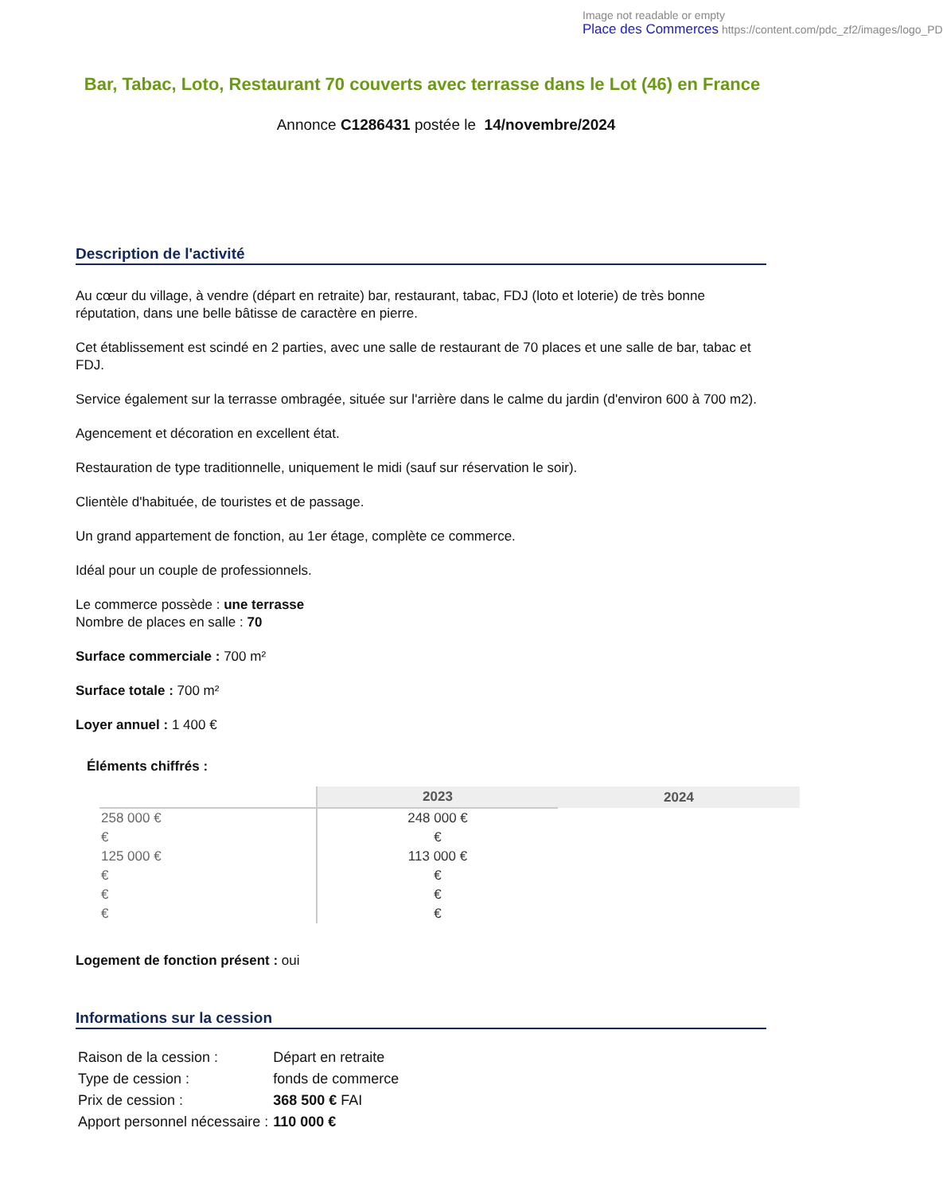Image not readable or empty
Place des Commerces https://content.com/pdc_zf2/images/logo_PD
Bar, Tabac, Loto, Restaurant 70 couverts avec terrasse dans le Lot (46) en France
Annonce C1286431 postée le 14/novembre/2024
Description de l'activité
Au cœur du village, à vendre (départ en retraite) bar, restaurant, tabac, FDJ (loto et loterie) de très bonne réputation, dans une belle bâtisse de caractère en pierre.
Cet établissement est scindé en 2 parties, avec une salle de restaurant de 70 places et une salle de bar, tabac et FDJ.
Service également sur la terrasse ombragée, située sur l'arrière dans le calme du jardin (d'environ 600 à 700 m2).
Agencement et décoration en excellent état.
Restauration de type traditionnelle, uniquement le midi (sauf sur réservation le soir).
Clientèle d'habituée, de touristes et de passage.
Un grand appartement de fonction, au 1er étage, complète ce commerce.
Idéal pour un couple de professionnels.
Le commerce possède : une terrasse
Nombre de places en salle : 70
Surface commerciale : 700 m²
Surface totale : 700 m²
Loyer annuel : 1 400 €
Éléments chiffrés :
| | 2023 | 2024 |
| --- | --- | --- |
| 258 000 € | 248 000 € | |
| € | € | |
| 125 000 € | 113 000 € | |
| € | € | |
| € | € | |
| € | € | |
Logement de fonction présent : oui
Informations sur la cession
| Raison de la cession : | Départ en retraite |
| Type de cession : | fonds de commerce |
| Prix de cession : | 368 500 € FAI |
| Apport personnel nécessaire : | 110 000 € |